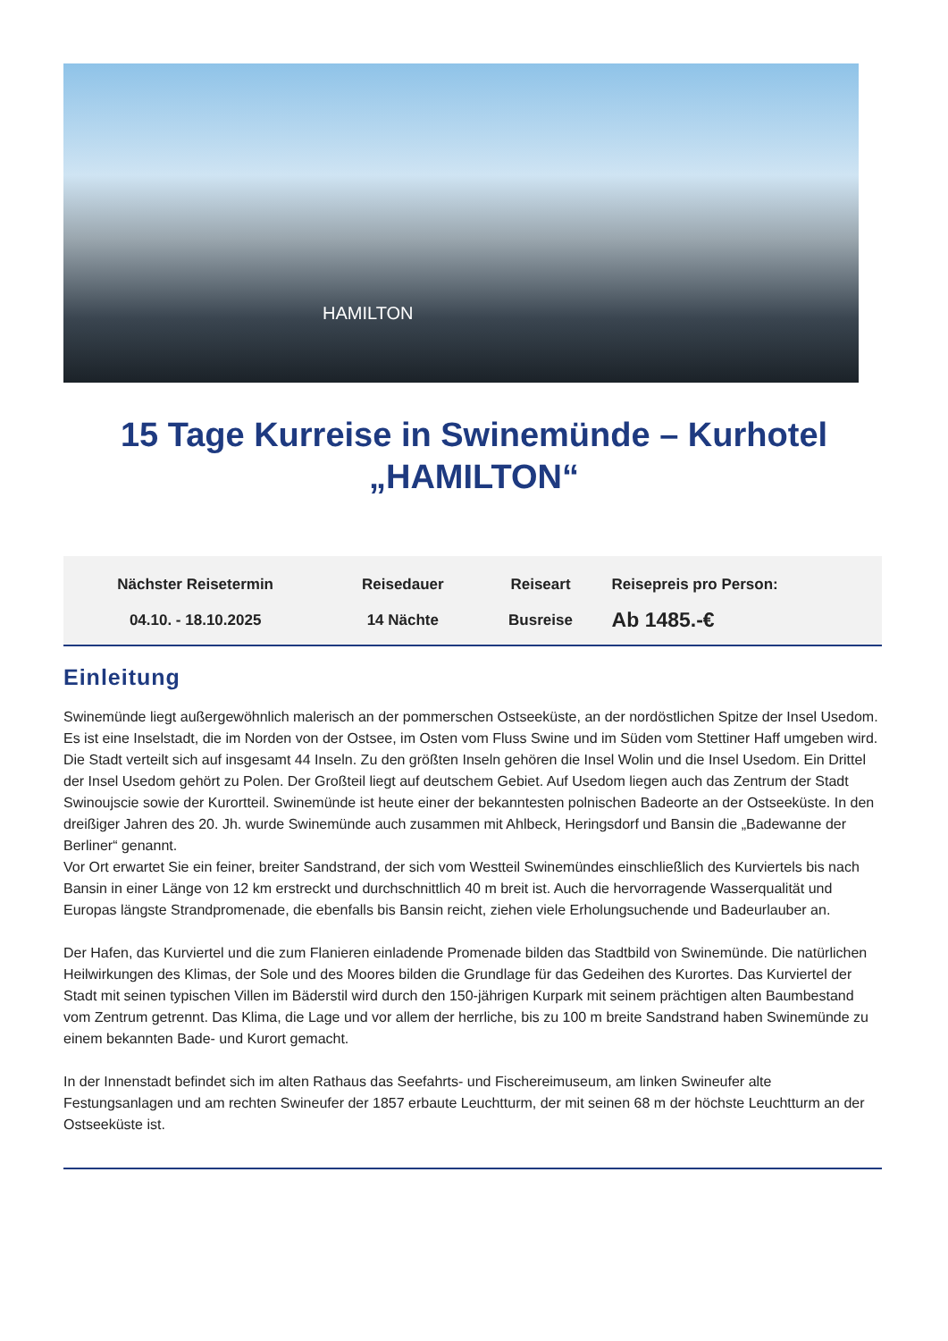HAMILTON
15 Tage Kurreise in Swinemünde – Kurhotel „HAMILTON“
| Nächster Reisetermin | Reisedauer | Reiseart | Reisepreis pro Person: |
| 04.10. - 18.10.2025 | 14 Nächte | Busreise | Ab 1485.-€ |
Einleitung
Swinemünde liegt außergewöhnlich malerisch an der pommerschen Ostseeküste, an der nordöstlichen Spitze der Insel Usedom. Es ist eine Inselstadt, die im Norden von der Ostsee, im Osten vom Fluss Swine und im Süden vom Stettiner Haff umgeben wird. Die Stadt verteilt sich auf insgesamt 44 Inseln. Zu den größten Inseln gehören die Insel Wolin und die Insel Usedom. Ein Drittel der Insel Usedom gehört zu Polen. Der Großteil liegt auf deutschem Gebiet. Auf Usedom liegen auch das Zentrum der Stadt Swinoujscie sowie der Kurortteil. Swinemünde ist heute einer der bekanntesten polnischen Badeorte an der Ostseeküste. In den dreißiger Jahren des 20. Jh. wurde Swinemünde auch zusammen mit Ahlbeck, Heringsdorf und Bansin die „Badewanne der Berliner“ genannt.
Vor Ort erwartet Sie ein feiner, breiter Sandstrand, der sich vom Westteil Swinemündes einschließlich des Kurviertels bis nach Bansin in einer Länge von 12 km erstreckt und durchschnittlich 40 m breit ist. Auch die hervorragende Wasserqualität und Europas längste Strandpromenade, die ebenfalls bis Bansin reicht, ziehen viele Erholungsuchende und Badeurlauber an.
Der Hafen, das Kurviertel und die zum Flanieren einladende Promenade bilden das Stadtbild von Swinemünde. Die natürlichen Heilwirkungen des Klimas, der Sole und des Moores bilden die Grundlage für das Gedeihen des Kurortes. Das Kurviertel der Stadt mit seinen typischen Villen im Bäderstil wird durch den 150-jährigen Kurpark mit seinem prächtigen alten Baumbestand vom Zentrum getrennt. Das Klima, die Lage und vor allem der herrliche, bis zu 100 m breite Sandstrand haben Swinemünde zu einem bekannten Bade- und Kurort gemacht.
In der Innenstadt befindet sich im alten Rathaus das Seefahrts- und Fischereimuseum, am linken Swineufer alte Festungsanlagen und am rechten Swineufer der 1857 erbaute Leuchtturm, der mit seinen 68 m der höchste Leuchtturm an der Ostseeküste ist.